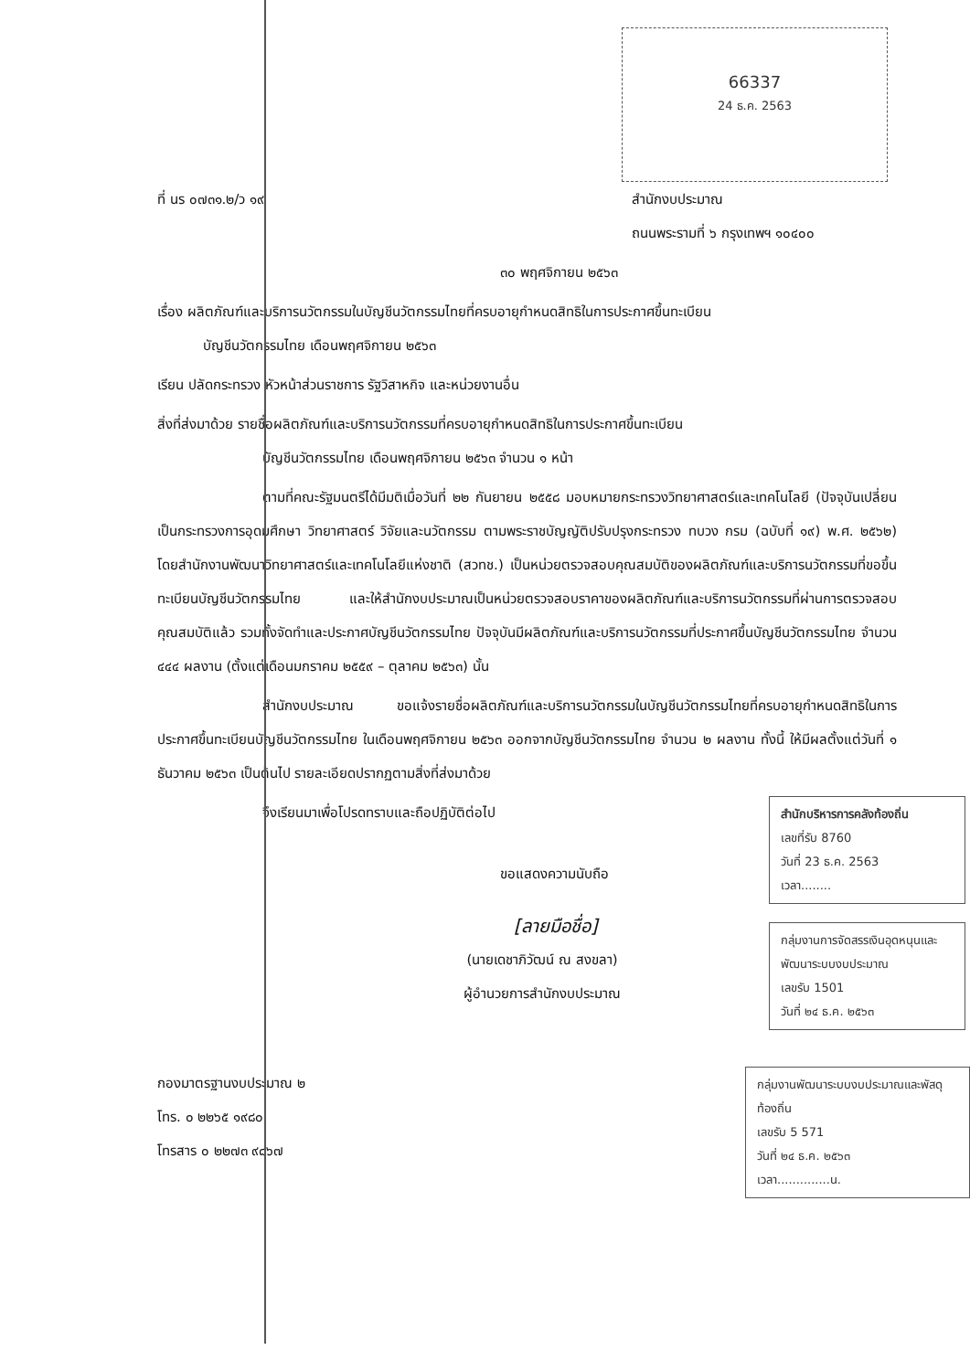66337
24 ธ.ค. 2563
ที่ นร ๐๗๓๑.๒/ว ๑๙ สำนักงบประมาณ
ถนนพระรามที่ ๖ กรุงเทพฯ ๑๐๔๐๐
๓๐ พฤศจิกายน ๒๕๖๓
เรื่อง ผลิตภัณฑ์และบริการนวัตกรรมในบัญชีนวัตกรรมไทยที่ครบอายุกำหนดสิทธิในการประกาศขึ้นทะเบียน
บัญชีนวัตกรรมไทย เดือนพฤศจิกายน ๒๕๖๓
เรียน ปลัดกระทรวง หัวหน้าส่วนราชการ รัฐวิสาหกิจ และหน่วยงานอื่น
สิ่งที่ส่งมาด้วย รายชื่อผลิตภัณฑ์และบริการนวัตกรรมที่ครบอายุกำหนดสิทธิในการประกาศขึ้นทะเบียน
บัญชีนวัตกรรมไทย เดือนพฤศจิกายน ๒๕๖๓ จำนวน ๑ หน้า
ตามที่คณะรัฐมนตรีได้มีมติเมื่อวันที่ ๒๒ กันยายน ๒๕๕๘ มอบหมายกระทรวงวิทยาศาสตร์และเทคโนโลยี (ปัจจุบันเปลี่ยนเป็นกระทรวงการอุดมศึกษา วิทยาศาสตร์ วิจัยและนวัตกรรม ตามพระราชบัญญัติปรับปรุงกระทรวง ทบวง กรม (ฉบับที่ ๑๙) พ.ศ. ๒๕๖๒) โดยสำนักงานพัฒนาวิทยาศาสตร์และเทคโนโลยีแห่งชาติ (สวทช.) เป็นหน่วยตรวจสอบคุณสมบัติของผลิตภัณฑ์และบริการนวัตกรรมที่ขอขึ้นทะเบียนบัญชีนวัตกรรมไทย และให้สำนักงบประมาณเป็นหน่วยตรวจสอบราคาของผลิตภัณฑ์และบริการนวัตกรรมที่ผ่านการตรวจสอบคุณสมบัติแล้ว รวมทั้งจัดทำและประกาศบัญชีนวัตกรรมไทย ปัจจุบันมีผลิตภัณฑ์และบริการนวัตกรรมที่ประกาศขึ้นบัญชีนวัตกรรมไทย จำนวน ๔๔๔ ผลงาน (ตั้งแต่เดือนมกราคม ๒๕๕๙ – ตุลาคม ๒๕๖๓) นั้น
สำนักงบประมาณ ขอแจ้งรายชื่อผลิตภัณฑ์และบริการนวัตกรรมในบัญชีนวัตกรรมไทยที่ครบอายุกำหนดสิทธิในการประกาศขึ้นทะเบียนบัญชีนวัตกรรมไทย ในเดือนพฤศจิกายน ๒๕๖๓ ออกจากบัญชีนวัตกรรมไทย จำนวน ๒ ผลงาน ทั้งนี้ ให้มีผลตั้งแต่วันที่ ๑ ธันวาคม ๒๕๖๓ เป็นต้นไป รายละเอียดปรากฏตามสิ่งที่ส่งมาด้วย
จึงเรียนมาเพื่อโปรดทราบและถือปฏิบัติต่อไป
ขอแสดงความนับถือ
[ลายมือชื่อ]
(นายเดชาภิวัฒน์ ณ สงขลา)
ผู้อำนวยการสำนักงบประมาณ
สำนักบริหารการคลังท้องถิ่น
เลขที่รับ 8760
วันที่ 23 ธ.ค. 2563
เวลา........
กลุ่มงานการจัดสรรเงินอุดหนุนและพัฒนาระบบงบประมาณ
เลขรับ 1501
วันที่ ๒๔ ธ.ค. ๒๕๖๓
กองมาตรฐานงบประมาณ ๒
โทร. ๐ ๒๒๖๕ ๑๙๘๐
โทรสาร ๐ ๒๒๗๓ ๙๘๖๗
กลุ่มงานพัฒนาระบบงบประมาณและพัสดุท้องถิ่น
เลขรับ 5 571
วันที่ ๒๔ ธ.ค. ๒๕๖๓
เวลา..............น.